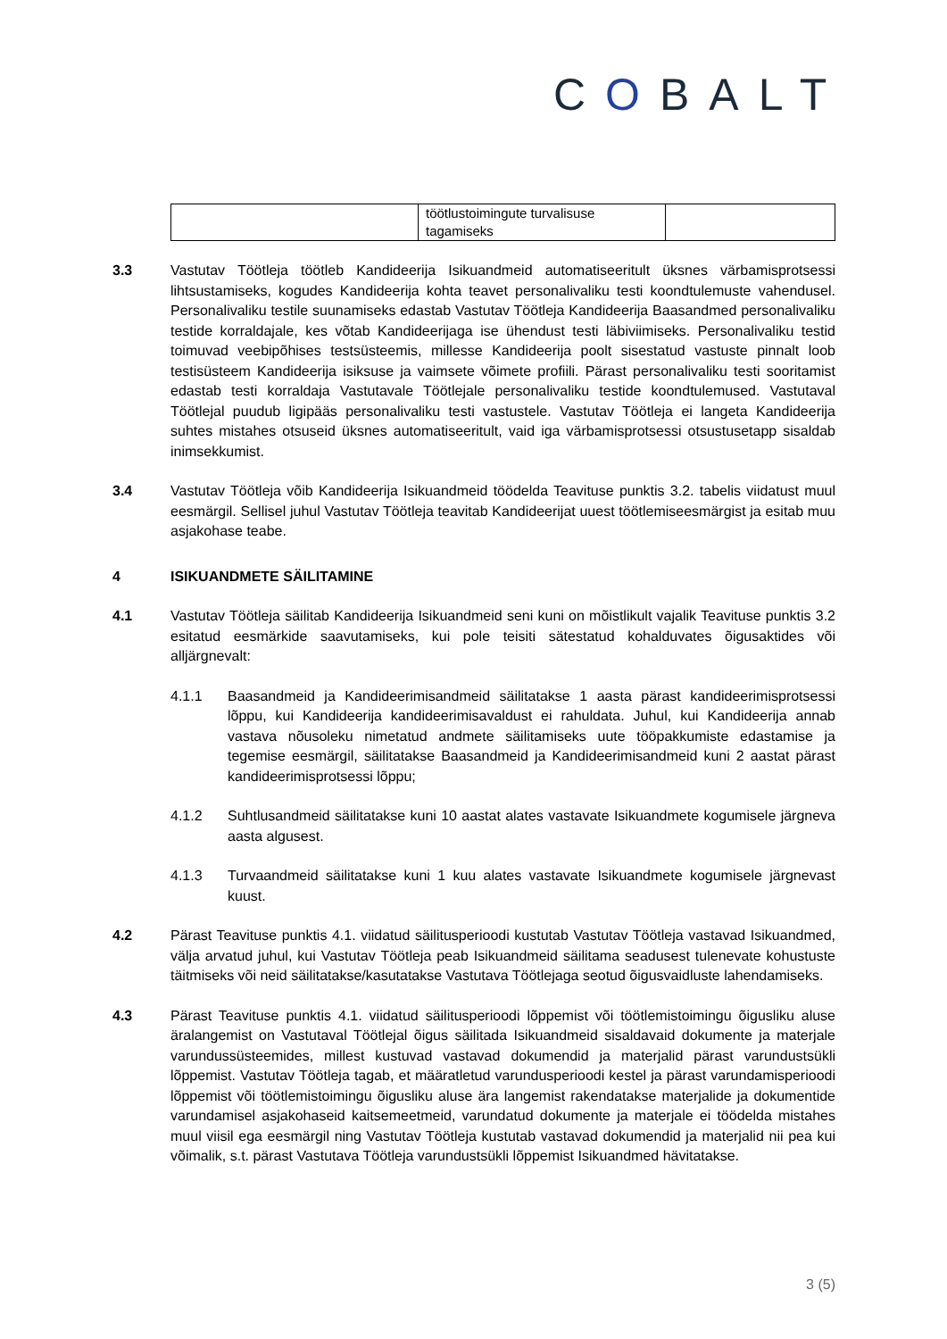COBALT
| | töötlustoimingute turvalisuse tagamiseks | |
3.3 Vastutav Töötleja töötleb Kandideerija Isikuandmeid automatiseeritult üksnes värbamisprotsessi lihtsustamiseks, kogudes Kandideerija kohta teavet personalivaliku testi koondtulemuste vahendusel. Personalivaliku testile suunamiseks edastab Vastutav Töötleja Kandideerija Baasandmed personalivaliku testide korraldajale, kes võtab Kandideerijaga ise ühendust testi läbiviimiseks. Personalivaliku testid toimuvad veebipõhises testsüsteemis, millesse Kandideerija poolt sisestatud vastuste pinnalt loob testisüsteem Kandideerija isiksuse ja vaimsete võimete profiili. Pärast personalivaliku testi sooritamist edastab testi korraldaja Vastutavale Töötlejale personalivaliku testide koondtulemused. Vastutaval Töötlejal puudub ligipääs personalivaliku testi vastustele. Vastutav Töötleja ei langeta Kandideerija suhtes mistahes otsuseid üksnes automatiseeritult, vaid iga värbamisprotsessi otsustusetapp sisaldab inimsekkumist.
3.4 Vastutav Töötleja võib Kandideerija Isikuandmeid töödelda Teavituse punktis 3.2. tabelis viidatust muul eesmärgil. Sellisel juhul Vastutav Töötleja teavitab Kandideerijat uuest töötlemiseesmärgist ja esitab muu asjakohase teabe.
4 ISIKUANDMETE SÄILITAMINE
4.1 Vastutav Töötleja säilitab Kandideerija Isikuandmeid seni kuni on mõistlikult vajalik Teavituse punktis 3.2 esitatud eesmärkide saavutamiseks, kui pole teisiti sätestatud kohalduvates õigusaktides või alljärgnevalt:
4.1.1 Baasandmeid ja Kandideerimisandmeid säilitatakse 1 aasta pärast kandideerimisprotsessi lõppu, kui Kandideerija kandideerimisavaldust ei rahuldata. Juhul, kui Kandideerija annab vastava nõusoleku nimetatud andmete säilitamiseks uute tööpakkumiste edastamise ja tegemise eesmärgil, säilitatakse Baasandmeid ja Kandideerimisandmeid kuni 2 aastat pärast kandideerimisprotsessi lõppu;
4.1.2 Suhtlusandmeid säilitatakse kuni 10 aastat alates vastavate Isikuandmete kogumisele järgneva aasta algusest.
4.1.3 Turvaandmeid säilitatakse kuni 1 kuu alates vastavate Isikuandmete kogumisele järgnevast kuust.
4.2 Pärast Teavituse punktis 4.1. viidatud säilitusperioodi kustutab Vastutav Töötleja vastavad Isikuandmed, välja arvatud juhul, kui Vastutav Töötleja peab Isikuandmeid säilitama seadusest tulenevate kohustuste täitmiseks või neid säilitatakse/kasutatakse Vastutava Töötlejaga seotud õigusvaidluste lahendamiseks.
4.3 Pärast Teavituse punktis 4.1. viidatud säilitusperioodi lõppemist või töötlemistoimingu õigusliku aluse äralangemist on Vastutaval Töötlejal õigus säilitada Isikuandmeid sisaldavaid dokumente ja materjale varundussüsteemides, millest kustuvad vastavad dokumendid ja materjalid pärast varundustsükli lõppemist. Vastutav Töötleja tagab, et määratletud varundusperioodi kestel ja pärast varundamisperioodi lõppemist või töötlemistoimingu õigusliku aluse ära langemist rakendatakse materjalide ja dokumentide varundamisel asjakohaseid kaitsemeetmeid, varundatud dokumente ja materjale ei töödelda mistahes muul viisil ega eesmärgil ning Vastutav Töötleja kustutab vastavad dokumendid ja materjalid nii pea kui võimalik, s.t. pärast Vastutava Töötleja varundustsükli lõppemist Isikuandmed hävitatakse.
3 (5)